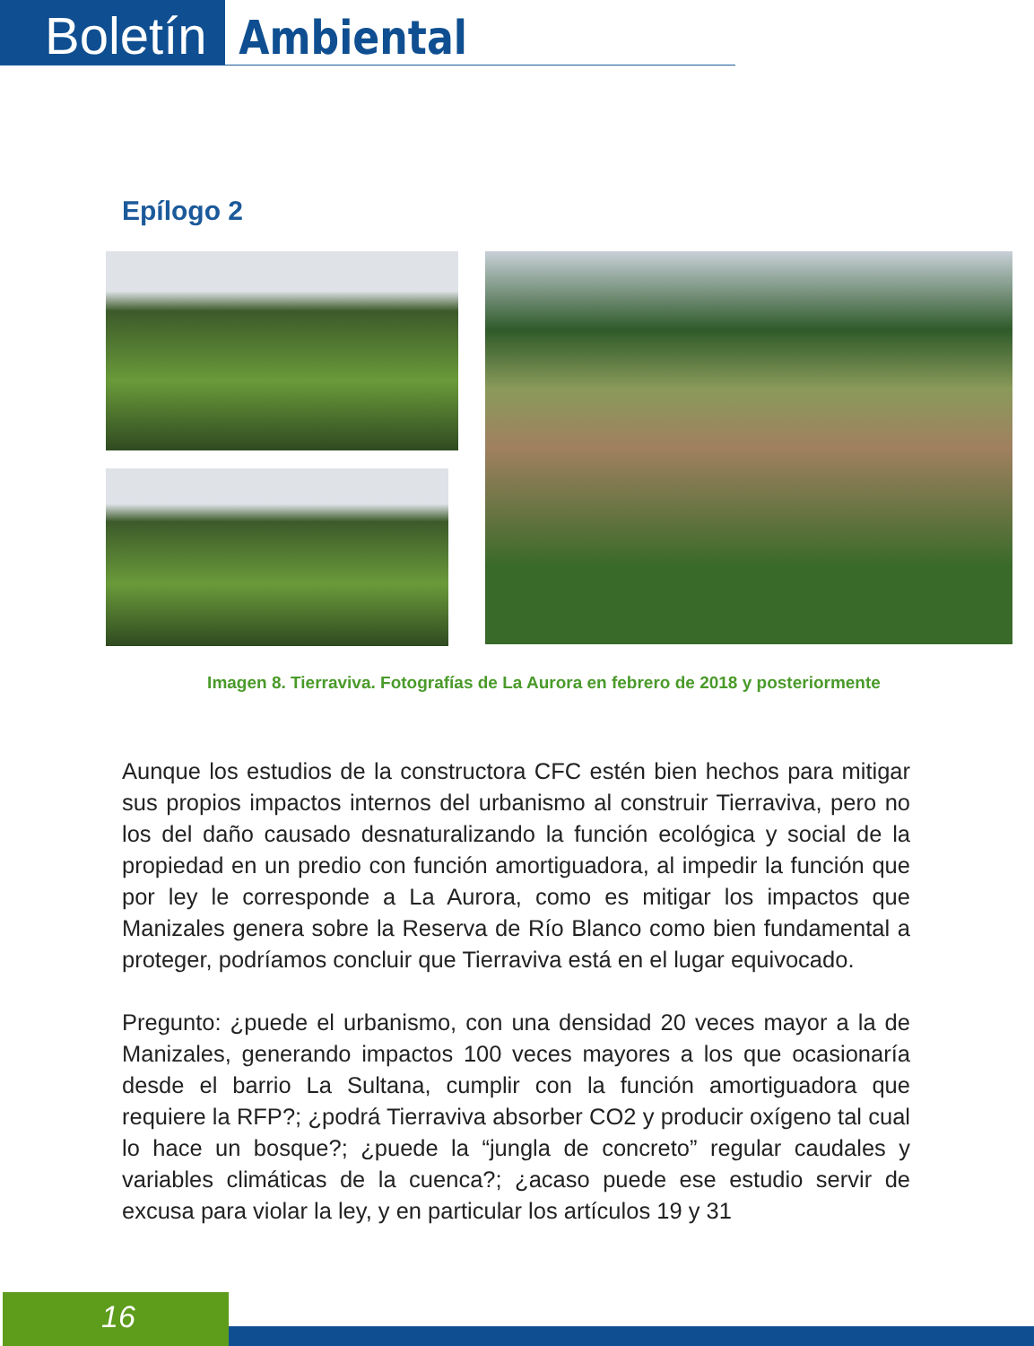Boletín
Ambiental
Epílogo 2
Imagen 8. Tierraviva. Fotografías de La Aurora en febrero de 2018 y posteriormente
Aunque los estudios de la constructora CFC estén bien hechos para mitigar sus propios impactos internos del urbanismo al construir Tierraviva, pero no los del daño causado desnaturalizando la función ecológica y social de la propiedad en un predio con función amortiguadora, al impedir la función que por ley le corresponde a La Aurora, como es mitigar los impactos que Manizales genera sobre la Reserva de Río Blanco como bien fundamental a proteger, podríamos concluir que Tierraviva está en el lugar equivocado.
Pregunto: ¿puede el urbanismo, con una densidad 20 veces mayor a la de Manizales, generando impactos 100 veces mayores a los que ocasionaría desde el barrio La Sultana, cumplir con la función amortiguadora que requiere la RFP?; ¿podrá Tierraviva absorber CO2 y producir oxígeno tal cual lo hace un bosque?; ¿puede la “jungla de concreto” regular caudales y variables climáticas de la cuenca?; ¿acaso puede ese estudio servir de excusa para violar la ley, y en particular los artículos 19 y 31
16